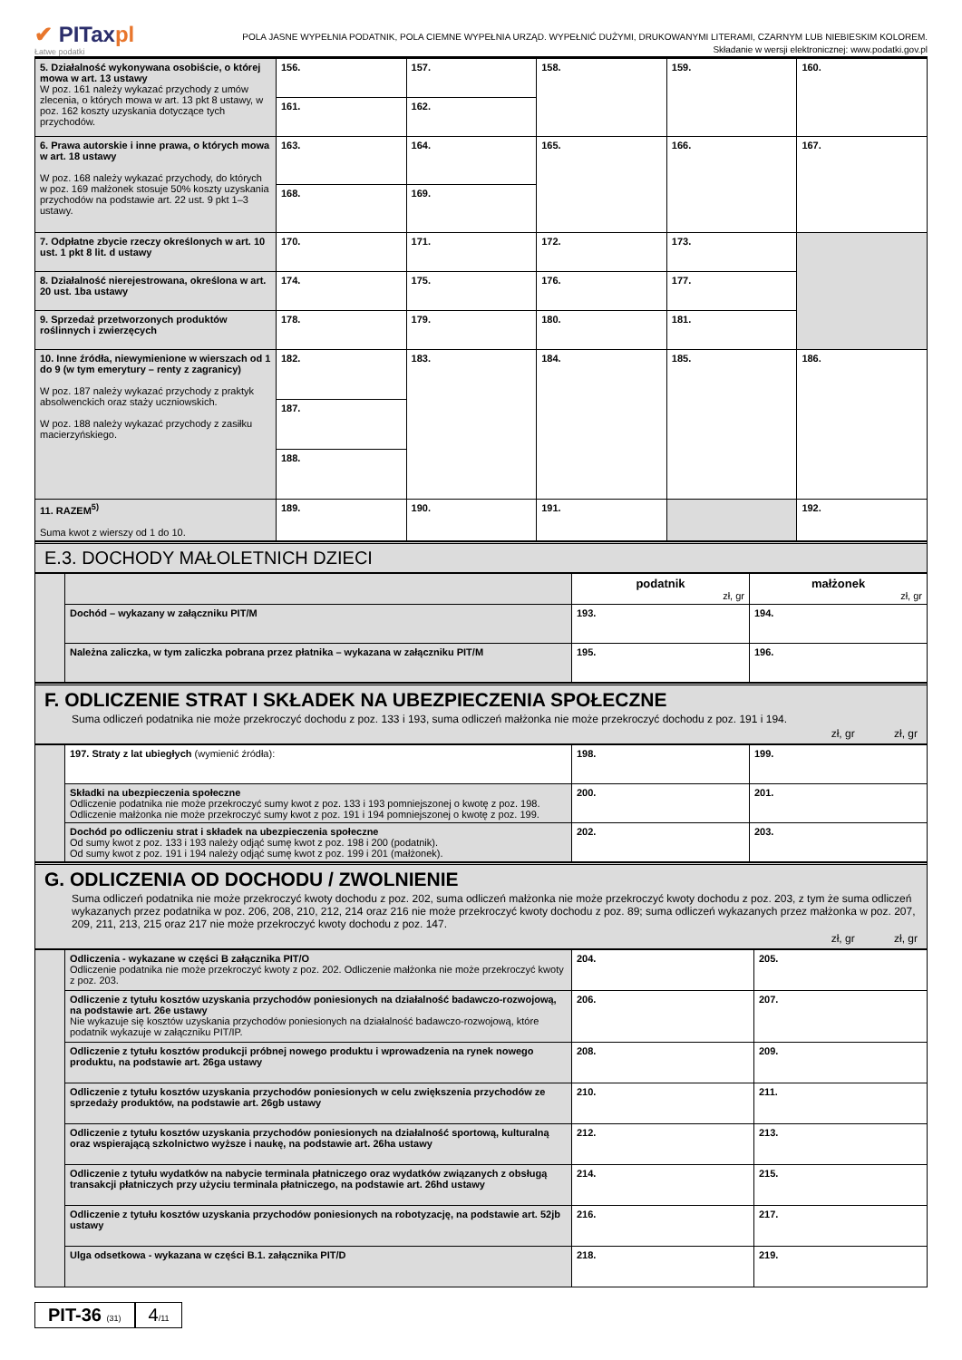✔ PITaxpl
Łatwe podatki
POLA JASNE WYPEŁNIA PODATNIK, POLA CIEMNE WYPEŁNIA URZĄD. WYPEŁNIĆ DUŻYMI, DRUKOWANYMI LITERAMI, CZARNYM LUB NIEBIESKIM KOLOREM.
Składanie w wersji elektronicznej: www.podatki.gov.pl
| 5. Działalność wykonywana osobiście, o której mowa w art. 13 ustawy W poz. 161 należy wykazać przychody z umów zlecenia, o których mowa w art. 13 pkt 8 ustawy, w poz. 162 koszty uzyskania dotyczące tych przychodów. | 156. | 157. | 158. | 159. | 160. |
| | 161. | 162. | | | |
| 6. Prawa autorskie i inne prawa, o których mowa w art. 18 ustawy W poz. 168 należy wykazać przychody, do których w poz. 169 małżonek stosuje 50% koszty uzyskania przychodów na podstawie art. 22 ust. 9 pkt 1–3 ustawy. | 163. | 164. | 165. | 166. | 167. |
| | 168. | 169. | | | |
| 7. Odpłatne zbycie rzeczy określonych w art. 10 ust. 1 pkt 8 lit. d ustawy | 170. | 171. | 172. | 173. | |
| 8. Działalność nierejestrowana, określona w art. 20 ust. 1ba ustawy | 174. | 175. | 176. | 177. | |
| 9. Sprzedaż przetworzonych produktów roślinnych i zwierzęcych | 178. | 179. | 180. | 181. | |
| 10. Inne źródła, niewymienione w wierszach od 1 do 9 (w tym emerytury – renty z zagranicy) W poz. 187 należy wykazać przychody z praktyk absolwenckich oraz staży uczniowskich. W poz. 188 należy wykazać przychody z zasiłku macierzyńskiego. | 182. | 183. | 184. | 185. | 186. |
| | 187. | | | | |
| | 188. | | | | |
| 11. RAZEM<sup>5)</sup> Suma kwot z wierszy od 1 do 10. | 189. | 190. | 191. | | 192. |
E.3. DOCHODY MAŁOLETNICH DZIECI
| | | podatnik zł, gr | małżonek zł, gr |
| | Dochód – wykazany w załączniku PIT/M | 193. | 194. |
| | Należna zaliczka, w tym zaliczka pobrana przez płatnika – wykazana w załączniku PIT/M | 195. | 196. |
F. ODLICZENIE STRAT I SKŁADEK NA UBEZPIECZENIA SPOŁECZNE
Suma odliczeń podatnika nie może przekroczyć dochodu z poz. 133 i 193, suma odliczeń małżonka nie może przekroczyć dochodu z poz. 191 i 194.
zł, gr zł, gr
| | 197. Straty z lat ubiegłych (wymienić źródła): | 198. | 199. |
| | Składki na ubezpieczenia społeczne Odliczenie podatnika nie może przekroczyć sumy kwot z poz. 133 i 193 pomniejszonej o kwotę z poz. 198. Odliczenie małżonka nie może przekroczyć sumy kwot z poz. 191 i 194 pomniejszonej o kwotę z poz. 199. | 200. | 201. |
| | Dochód po odliczeniu strat i składek na ubezpieczenia społeczne Od sumy kwot z poz. 133 i 193 należy odjąć sumę kwot z poz. 198 i 200 (podatnik). Od sumy kwot z poz. 191 i 194 należy odjąć sumę kwot z poz. 199 i 201 (małżonek). | 202. | 203. |
G. ODLICZENIA OD DOCHODU / ZWOLNIENIE
Suma odliczeń podatnika nie może przekroczyć kwoty dochodu z poz. 202, suma odliczeń małżonka nie może przekroczyć kwoty dochodu z poz. 203, z tym że suma odliczeń wykazanych przez podatnika w poz. 206, 208, 210, 212, 214 oraz 216 nie może przekroczyć kwoty dochodu z poz. 89; suma odliczeń wykazanych przez małżonka w poz. 207, 209, 211, 213, 215 oraz 217 nie może przekroczyć kwoty dochodu z poz. 147.
zł, gr zł, gr
| | Odliczenia - wykazane w części B załącznika PIT/O Odliczenie podatnika nie może przekroczyć kwoty z poz. 202. Odliczenie małżonka nie może przekroczyć kwoty z poz. 203. | 204. | 205. |
| | Odliczenie z tytułu kosztów uzyskania przychodów poniesionych na działalność badawczo-rozwojową, na podstawie art. 26e ustawy Nie wykazuje się kosztów uzyskania przychodów poniesionych na działalność badawczo-rozwojową, które podatnik wykazuje w załączniku PIT/IP. | 206. | 207. |
| | Odliczenie z tytułu kosztów produkcji próbnej nowego produktu i wprowadzenia na rynek nowego produktu, na podstawie art. 26ga ustawy | 208. | 209. |
| | Odliczenie z tytułu kosztów uzyskania przychodów poniesionych w celu zwiększenia przychodów ze sprzedaży produktów, na podstawie art. 26gb ustawy | 210. | 211. |
| | Odliczenie z tytułu kosztów uzyskania przychodów poniesionych na działalność sportową, kulturalną oraz wspierającą szkolnictwo wyższe i naukę, na podstawie art. 26ha ustawy | 212. | 213. |
| | Odliczenie z tytułu wydatków na nabycie terminala płatniczego oraz wydatków związanych z obsługą transakcji płatniczych przy użyciu terminala płatniczego, na podstawie art. 26hd ustawy | 214. | 215. |
| | Odliczenie z tytułu kosztów uzyskania przychodów poniesionych na robotyzację, na podstawie art. 52jb ustawy | 216. | 217. |
| | Ulga odsetkowa - wykazana w części B.1. załącznika PIT/D | 218. | 219. |
PIT-36 (31)
4/11